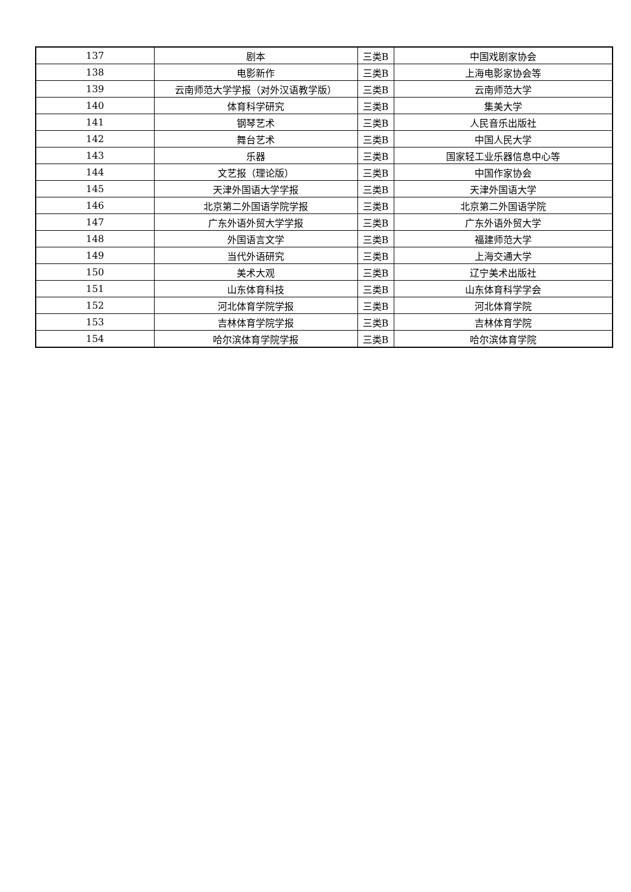| 137 | 剧本 | 三类B | 中国戏剧家协会 |
| 138 | 电影新作 | 三类B | 上海电影家协会等 |
| 139 | 云南师范大学学报（对外汉语教学版） | 三类B | 云南师范大学 |
| 140 | 体育科学研究 | 三类B | 集美大学 |
| 141 | 钢琴艺术 | 三类B | 人民音乐出版社 |
| 142 | 舞台艺术 | 三类B | 中国人民大学 |
| 143 | 乐器 | 三类B | 国家轻工业乐器信息中心等 |
| 144 | 文艺报（理论版） | 三类B | 中国作家协会 |
| 145 | 天津外国语大学学报 | 三类B | 天津外国语大学 |
| 146 | 北京第二外国语学院学报 | 三类B | 北京第二外国语学院 |
| 147 | 广东外语外贸大学学报 | 三类B | 广东外语外贸大学 |
| 148 | 外国语言文学 | 三类B | 福建师范大学 |
| 149 | 当代外语研究 | 三类B | 上海交通大学 |
| 150 | 美术大观 | 三类B | 辽宁美术出版社 |
| 151 | 山东体育科技 | 三类B | 山东体育科学学会 |
| 152 | 河北体育学院学报 | 三类B | 河北体育学院 |
| 153 | 吉林体育学院学报 | 三类B | 吉林体育学院 |
| 154 | 哈尔滨体育学院学报 | 三类B | 哈尔滨体育学院 |